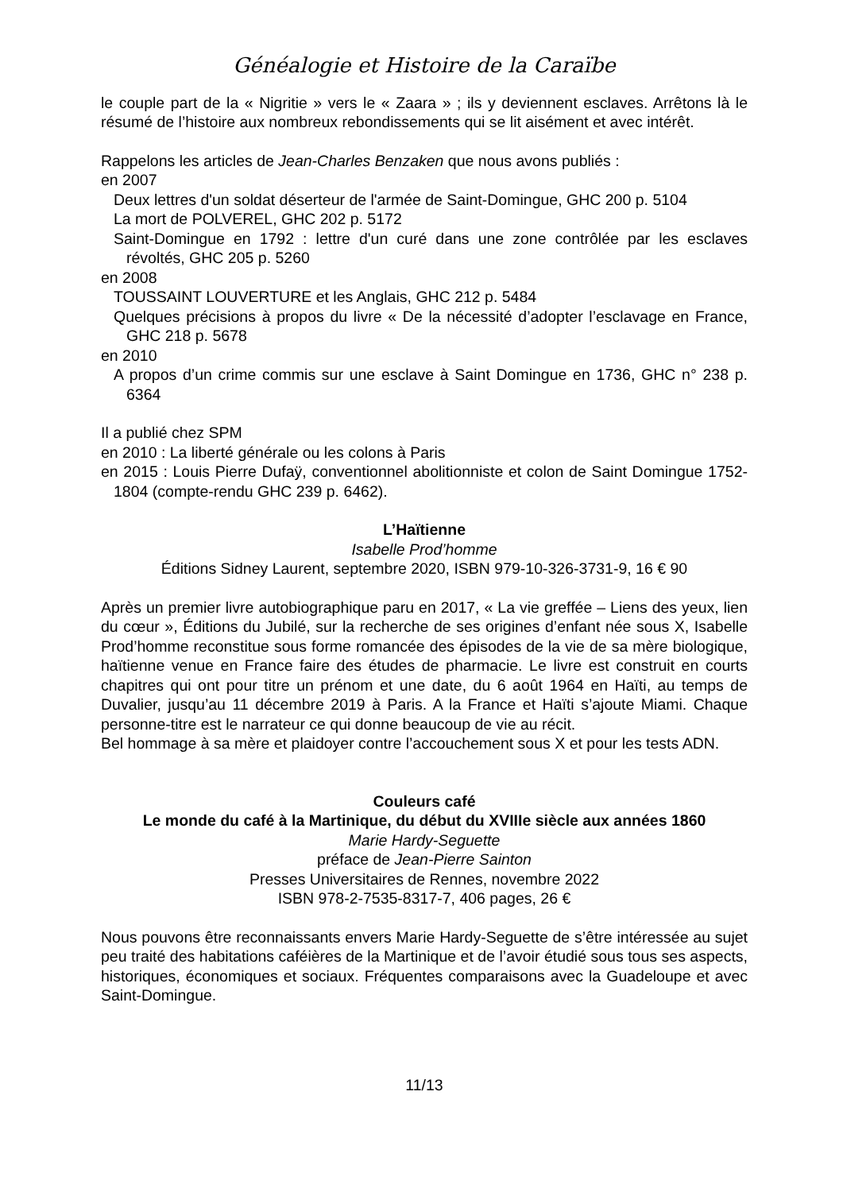Généalogie et Histoire de la Caraïbe
le couple part de la « Nigritie » vers le « Zaara » ; ils y deviennent esclaves. Arrêtons là le résumé de l’histoire aux nombreux rebondissements qui se lit aisément et avec intérêt.
Rappelons les articles de Jean-Charles Benzaken que nous avons publiés :
en 2007
Deux lettres d'un soldat déserteur de l'armée de Saint-Domingue, GHC 200 p. 5104
La mort de POLVEREL, GHC 202 p. 5172
Saint-Domingue en 1792 : lettre d'un curé dans une zone contrôlée par les esclaves révoltés, GHC 205 p. 5260
en 2008
TOUSSAINT LOUVERTURE et les Anglais, GHC 212 p. 5484
Quelques précisions à propos du livre « De la nécessité d’adopter l’esclavage en France, GHC 218 p. 5678
en 2010
A propos d’un crime commis sur une esclave à Saint Domingue en 1736, GHC n° 238 p. 6364
Il a publié chez SPM
en 2010 : La liberté générale ou les colons à Paris
en 2015 : Louis Pierre Dufaÿ, conventionnel abolitionniste et colon de Saint Domingue 1752-1804 (compte-rendu GHC 239 p. 6462).
L’Haïtienne
Isabelle Prod’homme
Éditions Sidney Laurent, septembre 2020, ISBN 979-10-326-3731-9, 16 € 90
Après un premier livre autobiographique paru en 2017, « La vie greffée – Liens des yeux, lien du cœur », Éditions du Jubilé, sur la recherche de ses origines d’enfant née sous X, Isabelle Prod’homme reconstitue sous forme romancée des épisodes de la vie de sa mère biologique, haïtienne venue en France faire des études de pharmacie. Le livre est construit en courts chapitres qui ont pour titre un prénom et une date, du 6 août 1964 en Haïti, au temps de Duvalier, jusqu’au 11 décembre 2019 à Paris. A la France et Haïti s’ajoute Miami. Chaque personne-titre est le narrateur ce qui donne beaucoup de vie au récit.
Bel hommage à sa mère et plaidoyer contre l’accouchement sous X et pour les tests ADN.
Couleurs café
Le monde du café à la Martinique, du début du XVIIIe siècle aux années 1860
Marie Hardy-Seguette
préface de Jean-Pierre Sainton
Presses Universitaires de Rennes, novembre 2022
ISBN 978-2-7535-8317-7, 406 pages, 26 €
Nous pouvons être reconnaissants envers Marie Hardy-Seguette de s’être intéressée au sujet peu traité des habitations caféières de la Martinique et de l’avoir étudié sous tous ses aspects, historiques, économiques et sociaux. Fréquentes comparaisons avec la Guadeloupe et avec Saint-Domingue.
11/13